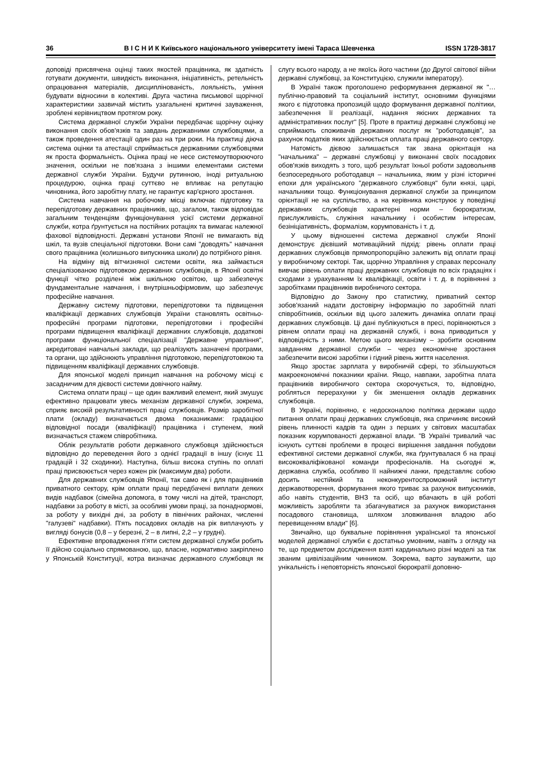36 В І С Н И К Київського національного університету імені Тараса Шевченка ISSN 1728-3817
доповіді присвячена оцінці таких якостей працівника, як здатність готувати документи, швидкість виконання, ініціативність, ретельність опрацювання матеріалів, дисциплінованість, лояльність, уміння будувати відносини в колективі. Друга частина письмової щорічної характеристики зазвичай містить узагальнені критичні зауваження, зроблені керівництвом протягом року.
Система державної служби України передбачає щорічну оцінку виконання своїх обов'язків та завдань державними службовцями, а також проведення атестації один раз на три роки. На практиці діюча система оцінки та атестації сприймається державними службовцями як проста формальність. Оцінка праці не несе системоутворюючого значення, оскільки не пов'язана з іншими елементами системи державної служби України. Будучи рутинною, іноді ритуальною процедурою, оцінка праці суттєво не впливає на репутацію чиновника, його заробітну плату, не гарантує кар'єрного зростання.
Система навчання на робочому місці включає підготовку та перепідготовку державних працівників, що, загалом, також відповідає загальним тенденціям функціонування усієї системи державної служби, котра ґрунтується на постійних ротаціях та вимагає належної фахової відповідності. Державні установи Японії не вимагають від шкіл, та вузів спеціальної підготовки. Вони самі "доводять" навчання свого працівника (колишнього випускника школи) до потрібного рівня.
На відміну від вітчизняної системи освіти, яка займається спеціалізованою підготовкою державних службовців, в Японії освітні функції чітко розділені між шкільною освітою, що забезпечує фундаментальне навчання, і внутрішньофірмовим, що забезпечує професійне навчання.
Державну систему підготовки, перепідготовки та підвищення кваліфікації державних службовців України становлять освітньо-професійні програми підготовки, перепідготовки і професійні програми підвищення кваліфікації державних службовців, додаткові програми функціональної спеціалізації "Державне управління", акредитовані навчальні заклади, що реалізують зазначені програми, та органи, що здійснюють управління підготовкою, перепідготовкою та підвищенням кваліфікації державних службовців.
Для японської моделі принцип навчання на робочому місці є засадничим для дієвості системи довічного найму.
Система оплати праці – ще один важливий елемент, який змушує ефективно працювати увесь механізм державної служби, зокрема, сприяє високій результативності праці службовців. Розмір заробітної плати (окладу) визначається двома показниками: градацією відповідної посади (кваліфікації) працівника і ступенем, який визначається стажем співробітника.
Облік результатів роботи державного службовця здійснюється відповідно до переведення його з однієї градації в іншу (існує 11 градацій і 32 сходинки). Наступна, більш висока ступінь по оплаті праці присвоюється через кожен рік (максимум два) роботи.
Для державних службовців Японії, так само як і для працівників приватного сектору, крім оплати праці передбачені виплати деяких видів надбавок (сімейна допомога, в тому числі на дітей, транспорт, надбавки за роботу в місті, за особливі умови праці, за понаднормові, за роботу у вихідні дні, за роботу в північних районах, численні "галузеві" надбавки). П'ять посадових окладів на рік виплачують у вигляді бонусів (0,8 – у березні, 2 – в липні, 2,2 – у грудні).
Ефективне впровадження п'яти систем державної служби робить її дійсно соціально спрямованою, що, власне, нормативно закріплено у Японській Конституції, котра визначає державного службовця як слугу всього народу, а не якоїсь його частини (до Другої світової війни державні службовці, за Конституцією, служили імператору).
В Україні також проголошено реформування державної як "… публічно-правовий та соціальний інститут, основними функціями якого є підготовка пропозицій щодо формування державної політики, забезпечення її реалізації, надання якісних державних та адміністративних послуг" [5]. Проте в практиці державні службовці не сприймають споживачів державних послуг як "роботодавців", за рахунок податків яких здійснюється оплата праці державного сектору.
Натомість дієвою залишається так звана орієнтація на "начальника" – державні службовці у виконанні своїх посадових обов'язків виходять з того, щоб результат їхньої роботи задовольняв безпосереднього роботодавця – начальника, яким у різні історичні епохи для українського "державного службовця" були князі, царі, начальники тощо. Функціонування державної служби за принципом орієнтації не на суспільство, а на керівника конструює у поведінці державних службовців характерні норми – бюрократизм, прислужливість, служіння начальнику і особистим інтересам, безініціативність, формалізм, корумпованість і т. д.
У цьому відношенні система державної служби Японії демонструє дієвіший мотиваційний підхід: рівень оплати праці державних службовців прямопропорційно залежить від оплати праці у виробничому секторі. Так, щорічно Управління у справах персоналу вивчає рівень оплати праці державних службовців по всіх градаціях і сходами з урахуванням їх кваліфікації, освіти і т. д. в порівнянні з заробітками працівників виробничого сектора.
Відповідно до Закону про статистику, приватний сектор зобов'язаний надати достовірну інформацію по заробітній платі співробітників, оскільки від цього залежить динаміка оплати праці державних службовців. Ці дані публікуються в пресі, порівнюються з рівнем оплати праці на державній службі, і вона приводиться у відповідність з ними. Метою цього механізму – зробити основним завданням державної служби – через економічне зростання забезпечити високі заробітки і гідний рівень життя населення.
Якщо зростає зарплата у виробничій сфері, то збільшуються макроекономічні показники країни. Якщо, навпаки, заробітна плата працівників виробничого сектора скорочується, то, відповідно, робляться перерахунки у бік зменшення окладів державних службовців.
В Україні, порівняно, є недосконалою політика держави щодо питання оплати праці державних службовців, яка спричиняє високий рівень плинності кадрів та один з перших у світових масштабах показник корумпованості державної влади. "В Україні тривалий час існують суттєві проблеми в процесі вирішення завдання побудови ефективної системи державної служби, яка ґрунтувалася б на праці висококваліфікованої команди професіоналів. На сьогодні ж, державна служба, особливо її найнижчі ланки, представляє собою досить нестійкий та неконкурентоспроможний інститут державотворення, формування якого триває за рахунок випускників, або навіть студентів, ВНЗ та осіб, що вбачають в цій роботі можливість заробляти та збагачуватися за рахунок використання посадового становища, шляхом зловживання владою або перевищенням влади" [6].
Звичайно, що буквальне порівняння української та японської моделей державної служби є достатньо умовним, навіть з огляду на те, що предметом дослідження взяті кардинально різні моделі за так званим цивілізаційним чинником. Зокрема, варто зауважити, що унікальність і неповторність японської бюрократії доповню-